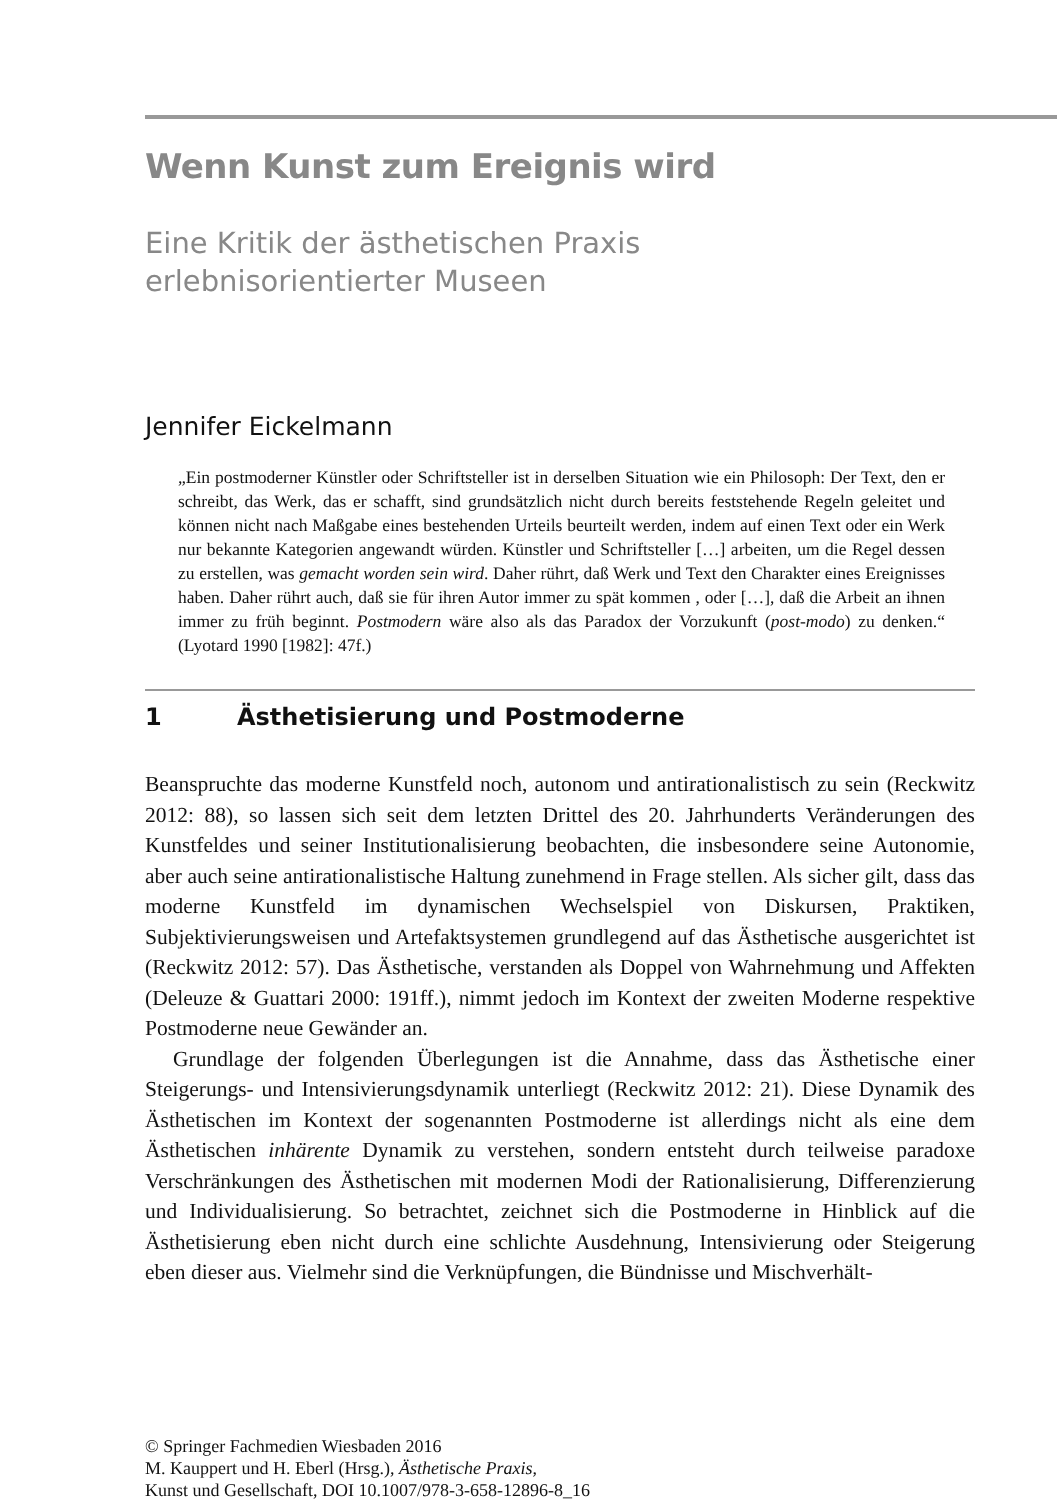Wenn Kunst zum Ereignis wird
Eine Kritik der ästhetischen Praxis
erlebnisorientierter Museen
Jennifer Eickelmann
„Ein postmoderner Künstler oder Schriftsteller ist in derselben Situation wie ein Philosoph: Der Text, den er schreibt, das Werk, das er schafft, sind grundsätzlich nicht durch bereits feststehende Regeln geleitet und können nicht nach Maßgabe eines bestehenden Urteils beurteilt werden, indem auf einen Text oder ein Werk nur bekannte Kategorien angewandt würden. Künstler und Schriftsteller […] arbeiten, um die Regel dessen zu erstellen, was gemacht worden sein wird. Daher rührt, daß Werk und Text den Charakter eines Ereignisses haben. Daher rührt auch, daß sie für ihren Autor immer zu spät kommen , oder […], daß die Arbeit an ihnen immer zu früh beginnt. Postmodern wäre also als das Paradox der Vorzukunft (post-modo) zu denken.“ (Lyotard 1990 [1982]: 47f.)
1 Ästhetisierung und Postmoderne
Beanspruchte das moderne Kunstfeld noch, autonom und antirationalistisch zu sein (Reckwitz 2012: 88), so lassen sich seit dem letzten Drittel des 20. Jahrhunderts Veränderungen des Kunstfeldes und seiner Institutionalisierung beobachten, die insbesondere seine Autonomie, aber auch seine antirationalistische Haltung zunehmend in Frage stellen. Als sicher gilt, dass das moderne Kunstfeld im dynamischen Wechselspiel von Diskursen, Praktiken, Subjektivierungsweisen und Artefaktsystemen grundlegend auf das Ästhetische ausgerichtet ist (Reckwitz 2012: 57). Das Ästhetische, verstanden als Doppel von Wahrnehmung und Affekten (Deleuze & Guattari 2000: 191ff.), nimmt jedoch im Kontext der zweiten Moderne respektive Postmoderne neue Gewänder an.
Grundlage der folgenden Überlegungen ist die Annahme, dass das Ästhetische einer Steigerungs- und Intensivierungsdynamik unterliegt (Reckwitz 2012: 21). Diese Dynamik des Ästhetischen im Kontext der sogenannten Postmoderne ist allerdings nicht als eine dem Ästhetischen inhärente Dynamik zu verstehen, sondern entsteht durch teilweise paradoxe Verschränkungen des Ästhetischen mit modernen Modi der Rationalisierung, Differenzierung und Individualisierung. So betrachtet, zeichnet sich die Postmoderne in Hinblick auf die Ästhetisierung eben nicht durch eine schlichte Ausdehnung, Intensivierung oder Steigerung eben dieser aus. Vielmehr sind die Verknüpfungen, die Bündnisse und Mischverhält-
© Springer Fachmedien Wiesbaden 2016
M. Kauppert und H. Eberl (Hrsg.), Ästhetische Praxis,
Kunst und Gesellschaft, DOI 10.1007/978-3-658-12896-8_16